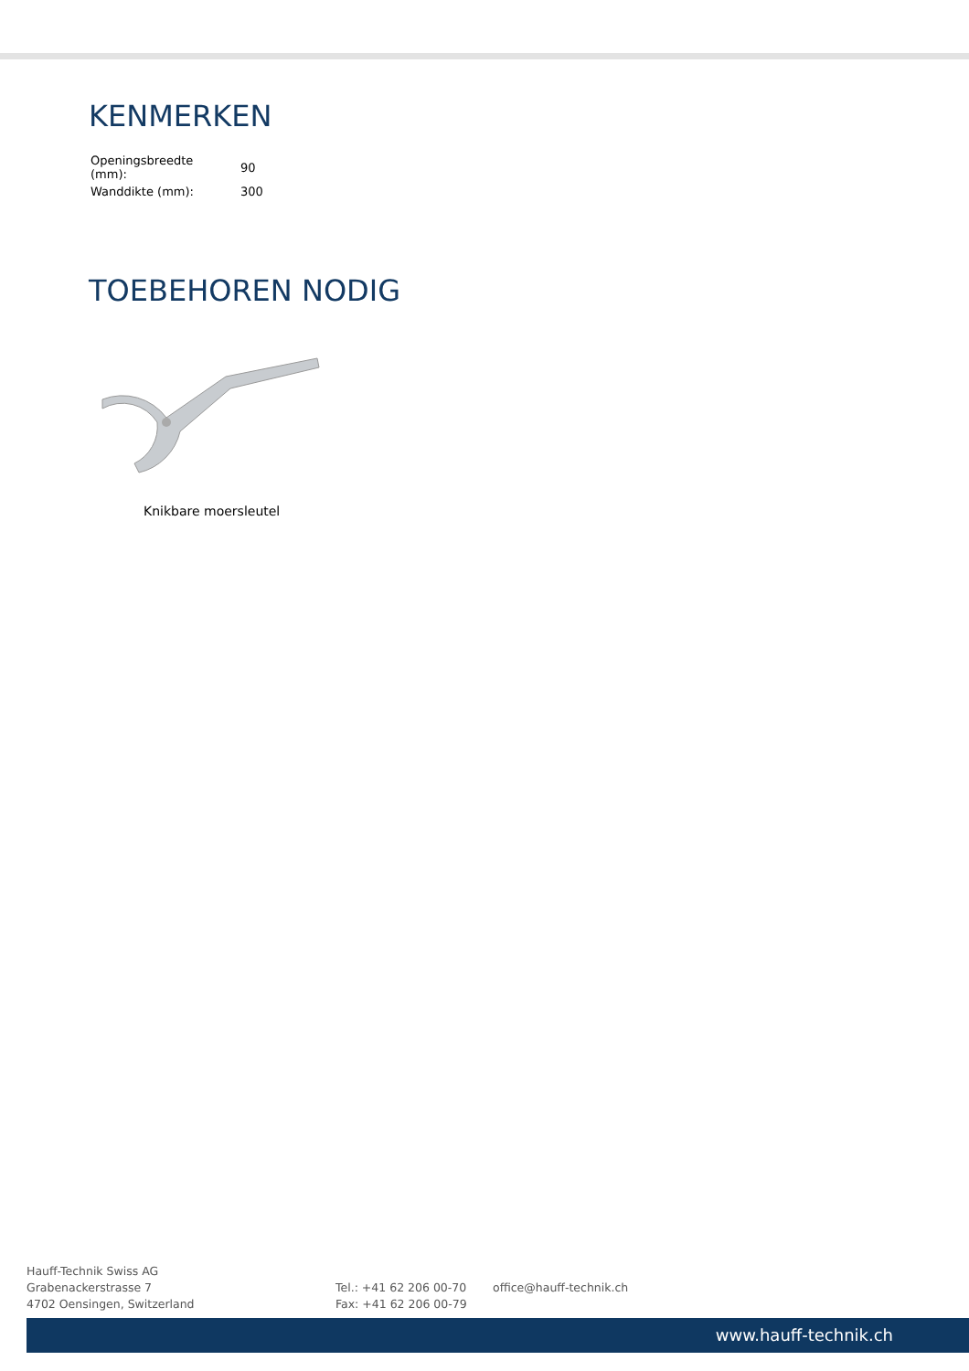KENMERKEN
| Openingsbreedte (mm): | 90 |
| Wanddikte (mm): | 300 |
TOEBEHOREN NODIG
Knikbare moersleutel
Hauff-Technik Swiss AG
Grabenackerstrasse 7
4702 Oensingen, Switzerland
Tel.: +41 62 206 00-70
Fax: +41 62 206 00-79
office@hauff-technik.ch
www.hauff-technik.ch